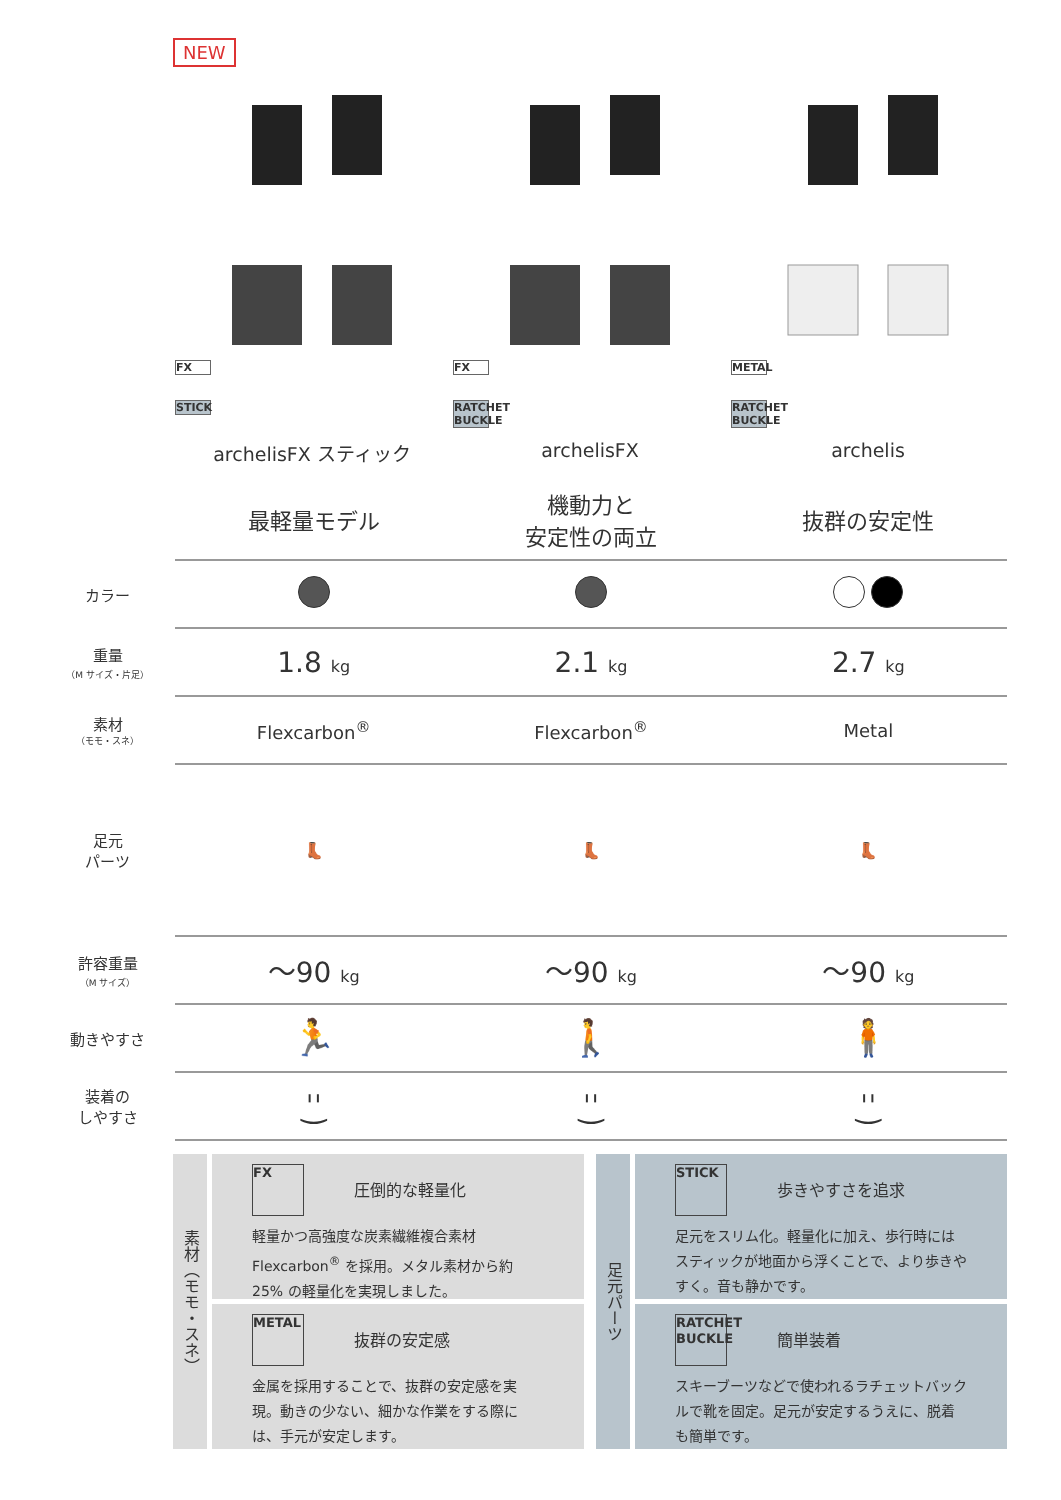NEW
FX
STICK
archelisFX スティック
FX
RATCHET BUCKLE
archelisFX
METAL
RATCHET BUCKLE
archelis
| | 最軽量モデル | 機動力と 安定性の両立 | 抜群の安定性 |
| カラー | | | |
| 重量 （M サイズ・片足） | 1.8 kg | 2.1 kg | 2.7 kg |
| 素材 （モモ・スネ） | Flexcarbon<sup>®</sup> | Flexcarbon<sup>®</sup> | Metal |
| 足元 パーツ | 👢 | 👢 | 👢 |
| 許容重量 （M サイズ） | ～90 kg | ～90 kg | ～90 kg |
| 動きやすさ | 🏃 | 🚶 | 🧍 |
| 装着の しやすさ | ˈ͜ˈ | ˈ͜ˈ | ˈ͜ˈ |
素材（モモ・スネ）
FX
圧倒的な軽量化
軽量かつ高強度な炭素繊維複合素材 Flexcarbon<sup>®</sup> を採用。メタル素材から約 25% の軽量化を実現しました。
METAL
抜群の安定感
金属を採用することで、抜群の安定感を実現。動きの少ない、細かな作業をする際には、手元が安定します。
足元パーツ
STICK
歩きやすさを追求
足元をスリム化。軽量化に加え、歩行時にはスティックが地面から浮くことで、より歩きやすく。音も静かです。
RATCHET BUCKLE
簡単装着
スキーブーツなどで使われるラチェットバックルで靴を固定。足元が安定するうえに、脱着も簡単です。